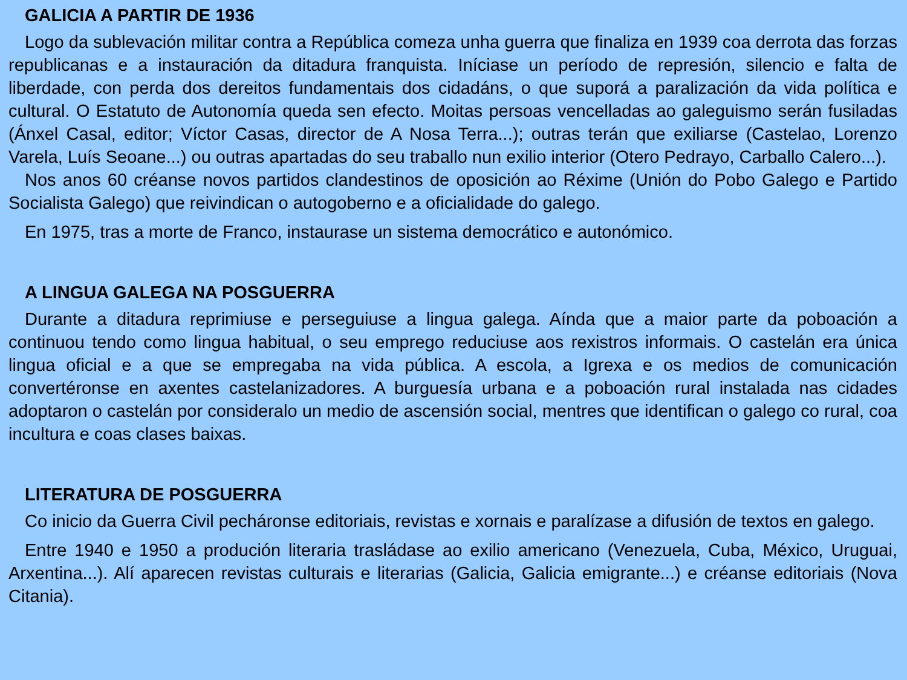GALICIA A PARTIR DE 1936
Logo da sublevación militar contra a República comeza unha guerra que finaliza en 1939 coa derrota das forzas republicanas e a instauración da ditadura franquista. Iníciase un período de represión, silencio e falta de liberdade, con perda dos dereitos fundamentais dos cidadáns, o que suporá a paralización da vida política e cultural. O Estatuto de Autonomía queda sen efecto. Moitas persoas vencelladas ao galeguismo serán fusiladas (Ánxel Casal, editor; Víctor Casas, director de A Nosa Terra...); outras terán que exiliarse (Castelao, Lorenzo Varela, Luís Seoane...) ou outras apartadas do seu traballo nun exilio interior (Otero Pedrayo, Carballo Calero...).
Nos anos 60 créanse novos partidos clandestinos de oposición ao Réxime (Unión do Pobo Galego e Partido Socialista Galego) que reivindican o autogoberno e a oficialidade do galego.
En 1975, tras a morte de Franco, instaurase un sistema democrático e autonómico.
A LINGUA GALEGA NA POSGUERRA
Durante a ditadura reprimiuse e perseguiuse a lingua galega. Aínda que a maior parte da poboación a continuou tendo como lingua habitual, o seu emprego reduciuse aos rexistros informais. O castelán era única lingua oficial e a que se empregaba na vida pública. A escola, a Igrexa e os medios de comunicación convertéronse en axentes castelanizadores. A burguesía urbana e a poboación rural instalada nas cidades adoptaron o castelán por consideralo un medio de ascensión social, mentres que identifican o galego co rural, coa incultura e coas clases baixas.
LITERATURA DE POSGUERRA
Co inicio da Guerra Civil pecháronse editoriais, revistas e xornais e paralízase a difusión de textos en galego.
Entre 1940 e 1950 a produción literaria trasládase ao exilio americano (Venezuela, Cuba, México, Uruguai, Arxentina...). Alí aparecen revistas culturais e literarias (Galicia, Galicia emigrante...) e créanse editoriais (Nova Citania).